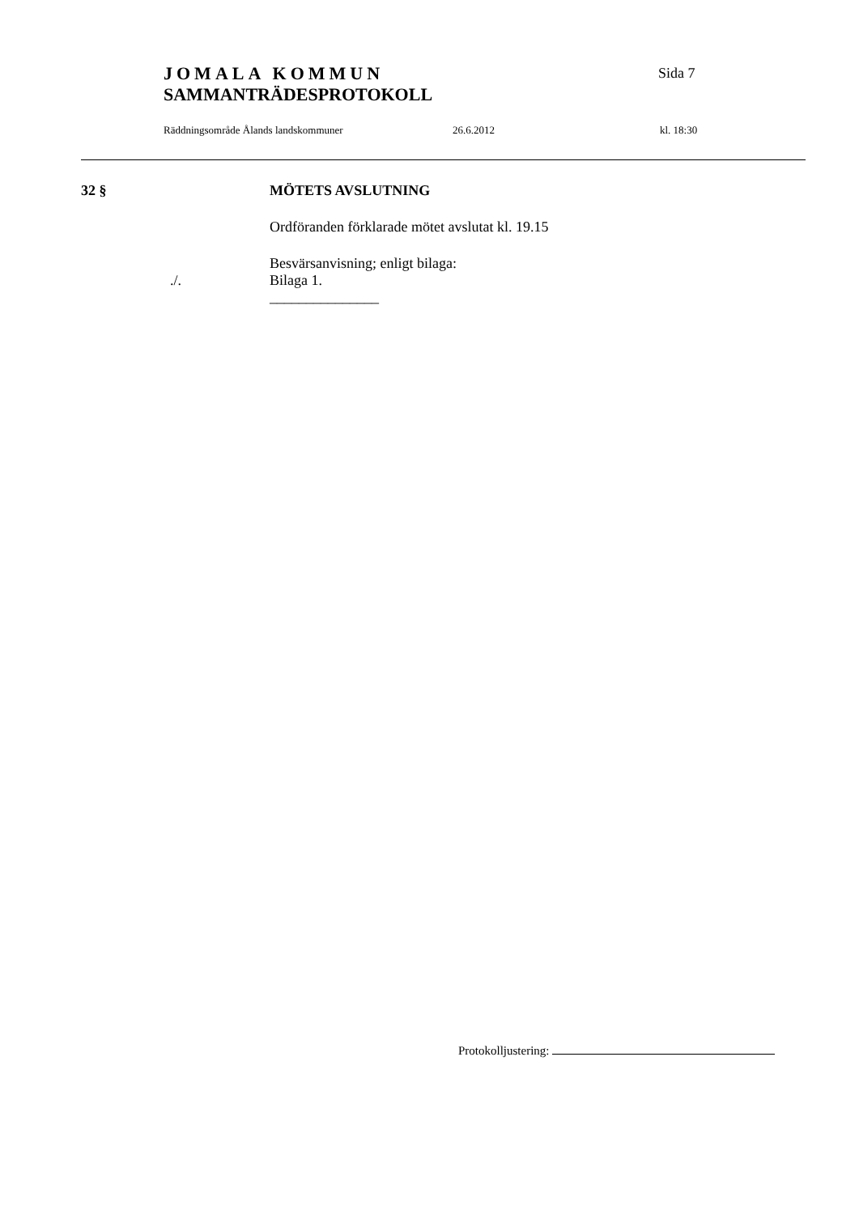JOMALA KOMMUN
SAMMANTRÄDESPROTOKOLL
Sida 7
Räddningsområde Ålands landskommuner 26.6.2012 kl. 18:30
32 § MÖTETS AVSLUTNING
Ordföranden förklarade mötet avslutat kl. 19.15
Besvärsanvisning; enligt bilaga:
./. Bilaga 1.
_______________
Protokolljustering: